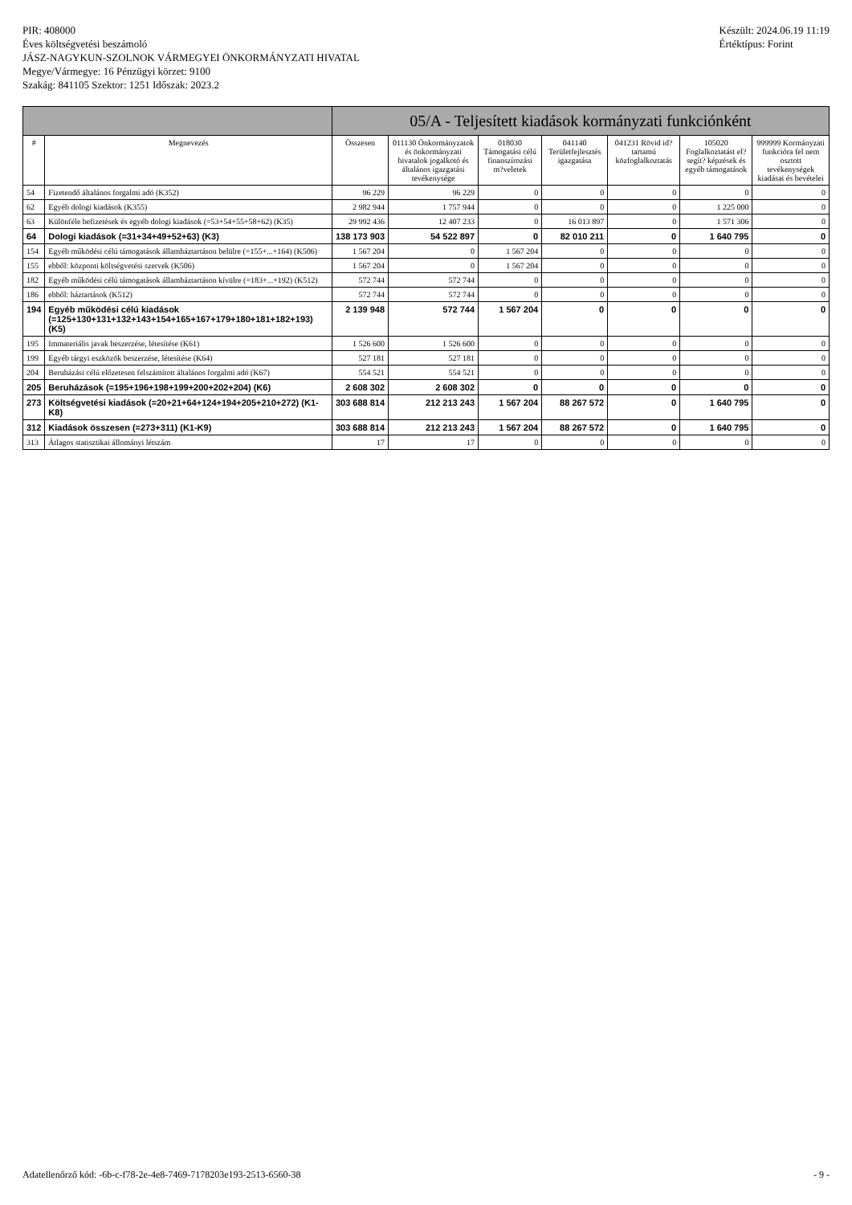PIR: 408000
Éves költségvetési beszámoló
JÁSZ-NAGYKUN-SZOLNOK VÁRMEGYEI ÖNKORMÁNYZATI HIVATAL
Megye/Vármegye: 16 Pénzügyi körzet: 9100
Szakág: 841105 Szektor: 1251 Időszak: 2023.2
Készült: 2024.06.19 11:19
Értéktípus: Forint
| | | 05/A - Teljesített kiadások kormányzati funkciónként | | | | | | |
| --- | --- | --- | --- | --- | --- | --- | --- | --- |
| # | Megnevezés | Összesen | 011130 Önkormányzatok és önkormányzati hivatalok jogalkotó és általános igazgatási tevékenysége | 018030 Támogatási célú finanszírozási m?veletek | 041140 Területfejlesztés igazgatása | 041231 Rövid id?tartamú közfoglalkoztatás | 105020 Foglalkoztatást el?segít? képzések és egyéb támogatások | 999999 Kormányzati funkcióra fel nem osztott tevékenységek kiadásai és bevételei |
| 54 | Fizetendő általános forgalmi adó (K352) | 96 229 | 96 229 | 0 | 0 | 0 | 0 | 0 |
| 62 | Egyéb dologi kiadások (K355) | 2 982 944 | 1 757 944 | 0 | 0 | 0 | 1 225 000 | 0 |
| 63 | Különféle befizetések és egyéb dologi kiadások (=53+54+55+58+62) (K35) | 29 992 436 | 12 407 233 | 0 | 16 013 897 | 0 | 1 571 306 | 0 |
| 64 | Dologi kiadások (=31+34+49+52+63) (K3) | 138 173 903 | 54 522 897 | 0 | 82 010 211 | 0 | 1 640 795 | 0 |
| 154 | Egyéb működési célú támogatások államháztartáson belülre (=155+...+164) (K506) | 1 567 204 | 0 | 1 567 204 | 0 | 0 | 0 | 0 |
| 155 | ebből: központi költségvetési szervek (K506) | 1 567 204 | 0 | 1 567 204 | 0 | 0 | 0 | 0 |
| 182 | Egyéb működési célú támogatások államháztartáson kívülre (=183+...+192) (K512) | 572 744 | 572 744 | 0 | 0 | 0 | 0 | 0 |
| 186 | ebből: háztartások (K512) | 572 744 | 572 744 | 0 | 0 | 0 | 0 | 0 |
| 194 | Egyéb működési célú kiadások (=125+130+131+132+143+154+165+167+179+180+181+182+193) (K5) | 2 139 948 | 572 744 | 1 567 204 | 0 | 0 | 0 | 0 |
| 195 | Immateriális javak beszerzése, létesítése (K61) | 1 526 600 | 1 526 600 | 0 | 0 | 0 | 0 | 0 |
| 199 | Egyéb tárgyi eszközök beszerzése, létesítése (K64) | 527 181 | 527 181 | 0 | 0 | 0 | 0 | 0 |
| 204 | Beruházási célú előzetesen felszámított általános forgalmi adó (K67) | 554 521 | 554 521 | 0 | 0 | 0 | 0 | 0 |
| 205 | Beruházások (=195+196+198+199+200+202+204) (K6) | 2 608 302 | 2 608 302 | 0 | 0 | 0 | 0 | 0 |
| 273 | Költségvetési kiadások (=20+21+64+124+194+205+210+272) (K1-K8) | 303 688 814 | 212 213 243 | 1 567 204 | 88 267 572 | 0 | 1 640 795 | 0 |
| 312 | Kiadások összesen (=273+311) (K1-K9) | 303 688 814 | 212 213 243 | 1 567 204 | 88 267 572 | 0 | 1 640 795 | 0 |
| 313 | Átlagos statisztikai állományi létszám | 17 | 17 | 0 | 0 | 0 | 0 | 0 |
Adatellenőrző kód: -6b-c-f78-2e-4e8-7469-7178203e193-2513-6560-38 - 9 -